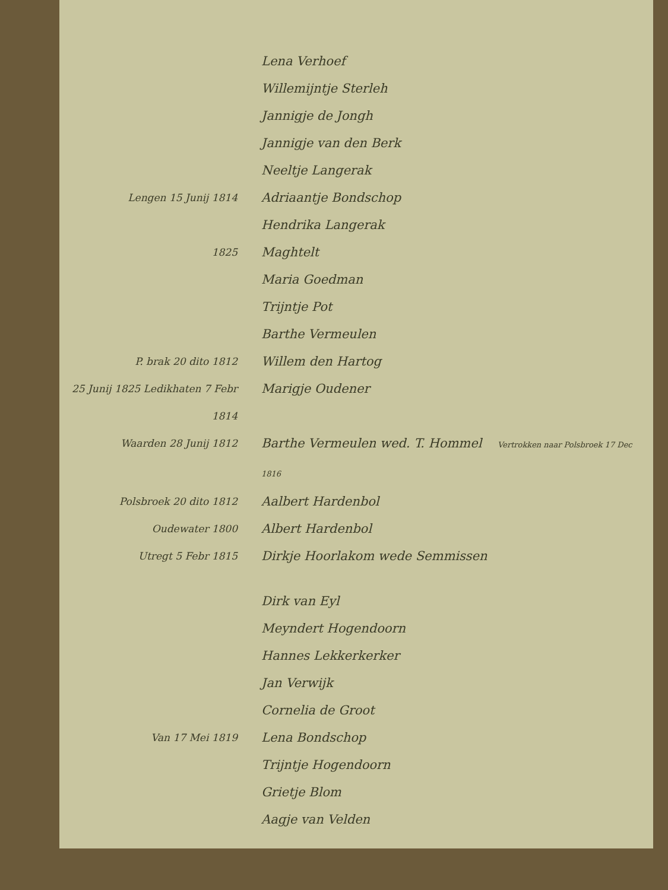Lena Verhoef
Willemijntje Sterleh
Jannigje de Jongh
Jannigje van den Berk
Neeltje Langerak
Lengen 15 Junij 1814
Adriaantje Bondschop
Hendrika Langerak
1825
Maghtelt
Maria Goedman
Trijntje Pot
Barthe Vermeulen
P. brak 20 dito 1812
Willem den Hartog
25 Junij 1825 Ledikhaten 7 Febr 1814
Marigje Oudener
Waarden 28 Junij 1812
Barthe Vermeulen wed. T. Hommel Vertrokken naar Polsbroek 17 Dec 1816
Polsbroek 20 dito 1812
Aalbert Hardenbol
Oudewater 1800
Albert Hardenbol
Utregt 5 Febr 1815
Dirkje Hoorlakom wede Semmissen
Dirk van Eyl
Meyndert Hogendoorn
Hannes Lekkerkerker
Jan Verwijk
Cornelia de Groot
Van 17 Mei 1819
Lena Bondschop
Trijntje Hogendoorn
Grietje Blom
Aagje van Velden